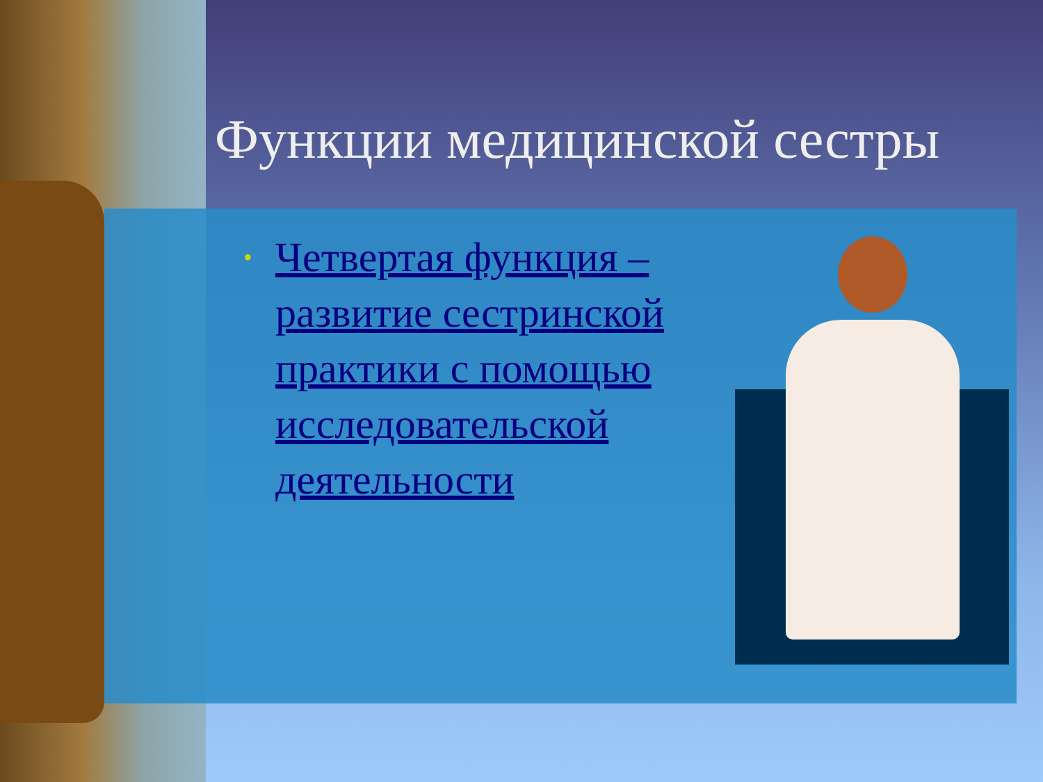Функции медицинской сестры
• Четвертая функция – развитие сестринской практики с помощью исследовательской деятельности